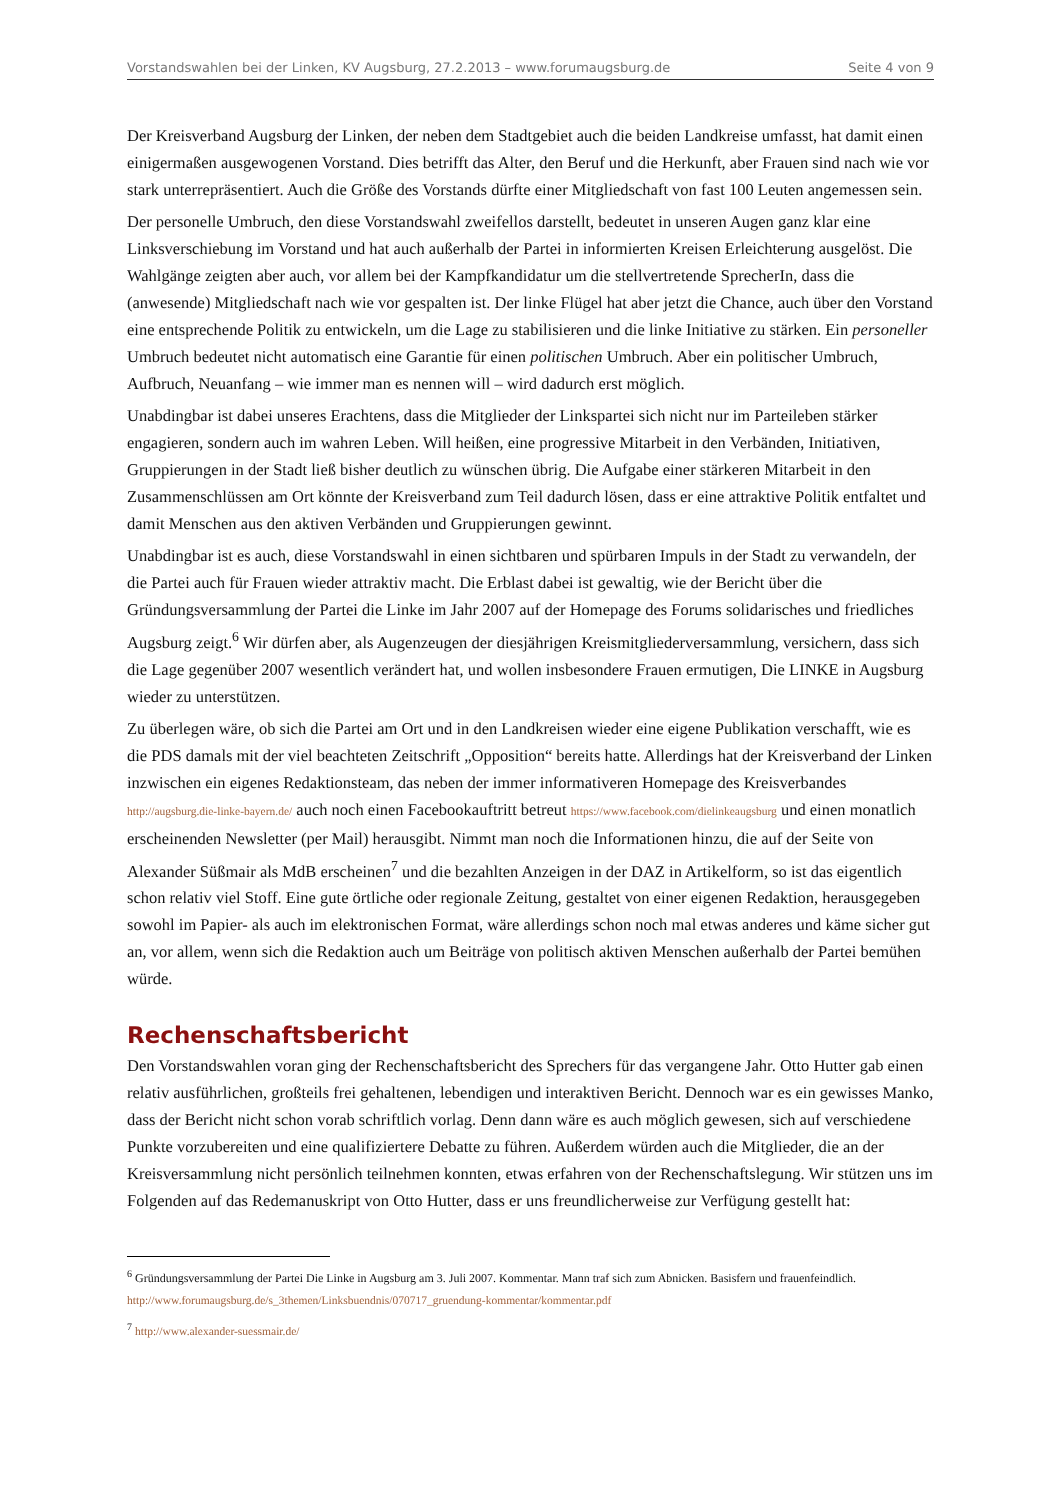Vorstandswahlen bei der Linken, KV Augsburg, 27.2.2013 – www.forumaugsburg.de Seite 4 von 9
Der Kreisverband Augsburg der Linken, der neben dem Stadtgebiet auch die beiden Landkreise umfasst, hat damit einen einigermaßen ausgewogenen Vorstand. Dies betrifft das Alter, den Beruf und die Herkunft, aber Frauen sind nach wie vor stark unterrepräsentiert. Auch die Größe des Vorstands dürfte einer Mitgliedschaft von fast 100 Leuten angemessen sein.
Der personelle Umbruch, den diese Vorstandswahl zweifellos darstellt, bedeutet in unseren Augen ganz klar eine Linksverschiebung im Vorstand und hat auch außerhalb der Partei in informierten Kreisen Erleichterung ausgelöst. Die Wahlgänge zeigten aber auch, vor allem bei der Kampfkandidatur um die stellvertretende SprecherIn, dass die (anwesende) Mitgliedschaft nach wie vor gespalten ist. Der linke Flügel hat aber jetzt die Chance, auch über den Vorstand eine entsprechende Politik zu entwickeln, um die Lage zu stabilisieren und die linke Initiative zu stärken. Ein personeller Umbruch bedeutet nicht automatisch eine Garantie für einen politischen Umbruch. Aber ein politischer Umbruch, Aufbruch, Neuanfang – wie immer man es nennen will – wird dadurch erst möglich.
Unabdingbar ist dabei unseres Erachtens, dass die Mitglieder der Linkspartei sich nicht nur im Parteileben stärker engagieren, sondern auch im wahren Leben. Will heißen, eine progressive Mitarbeit in den Verbänden, Initiativen, Gruppierungen in der Stadt ließ bisher deutlich zu wünschen übrig. Die Aufgabe einer stärkeren Mitarbeit in den Zusammenschlüssen am Ort könnte der Kreisverband zum Teil dadurch lösen, dass er eine attraktive Politik entfaltet und damit Menschen aus den aktiven Verbänden und Gruppierungen gewinnt.
Unabdingbar ist es auch, diese Vorstandswahl in einen sichtbaren und spürbaren Impuls in der Stadt zu verwandeln, der die Partei auch für Frauen wieder attraktiv macht. Die Erblast dabei ist gewaltig, wie der Bericht über die Gründungsversammlung der Partei die Linke im Jahr 2007 auf der Homepage des Forums solidarisches und friedliches Augsburg zeigt.<sup>6</sup> Wir dürfen aber, als Augenzeugen der diesjährigen Kreismitgliederversammlung, versichern, dass sich die Lage gegenüber 2007 wesentlich verändert hat, und wollen insbesondere Frauen ermutigen, Die LINKE in Augsburg wieder zu unterstützen.
Zu überlegen wäre, ob sich die Partei am Ort und in den Landkreisen wieder eine eigene Publikation verschafft, wie es die PDS damals mit der viel beachteten Zeitschrift „Opposition“ bereits hatte. Allerdings hat der Kreisverband der Linken inzwischen ein eigenes Redaktionsteam, das neben der immer informativeren Homepage des Kreisverbandes http://augsburg.die-linke-bayern.de/ auch noch einen Facebookauftritt betreut https://www.facebook.com/dielinkeaugsburg und einen monatlich erscheinenden Newsletter (per Mail) herausgibt. Nimmt man noch die Informationen hinzu, die auf der Seite von Alexander Süßmair als MdB erscheinen<sup>7</sup> und die bezahlten Anzeigen in der DAZ in Artikelform, so ist das eigentlich schon relativ viel Stoff. Eine gute örtliche oder regionale Zeitung, gestaltet von einer eigenen Redaktion, herausgegeben sowohl im Papier- als auch im elektronischen Format, wäre allerdings schon noch mal etwas anderes und käme sicher gut an, vor allem, wenn sich die Redaktion auch um Beiträge von politisch aktiven Menschen außerhalb der Partei bemühen würde.
Rechenschaftsbericht
Den Vorstandswahlen voran ging der Rechenschaftsbericht des Sprechers für das vergangene Jahr. Otto Hutter gab einen relativ ausführlichen, großteils frei gehaltenen, lebendigen und interaktiven Bericht. Dennoch war es ein gewisses Manko, dass der Bericht nicht schon vorab schriftlich vorlag. Denn dann wäre es auch möglich gewesen, sich auf verschiedene Punkte vorzubereiten und eine qualifiziertere Debatte zu führen. Außerdem würden auch die Mitglieder, die an der Kreisversammlung nicht persönlich teilnehmen konnten, etwas erfahren von der Rechenschaftslegung. Wir stützen uns im Folgenden auf das Redemanuskript von Otto Hutter, dass er uns freundlicherweise zur Verfügung gestellt hat:
<sup>6</sup> Gründungsversammlung der Partei Die Linke in Augsburg am 3. Juli 2007. Kommentar. Mann traf sich zum Abnicken. Basisfern und frauenfeindlich. http://www.forumaugsburg.de/s_3themen/Linksbuendnis/070717_gruendung-kommentar/kommentar.pdf
<sup>7</sup> http://www.alexander-suessmair.de/